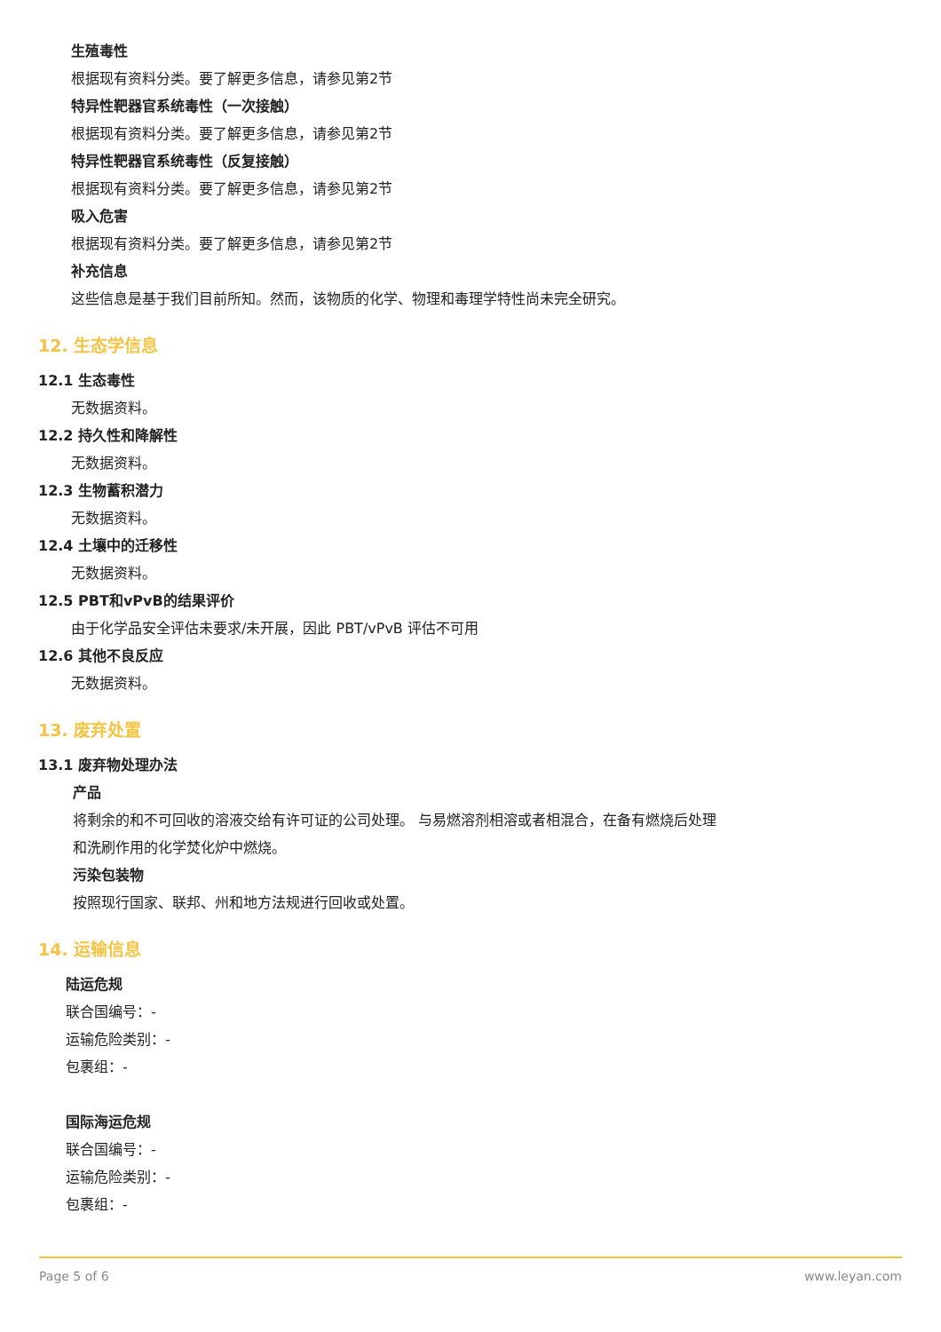生殖毒性
根据现有资料分类。要了解更多信息，请参见第2节
特异性靶器官系统毒性（一次接触）
根据现有资料分类。要了解更多信息，请参见第2节
特异性靶器官系统毒性（反复接触）
根据现有资料分类。要了解更多信息，请参见第2节
吸入危害
根据现有资料分类。要了解更多信息，请参见第2节
补充信息
这些信息是基于我们目前所知。然而，该物质的化学、物理和毒理学特性尚未完全研究。
12. 生态学信息
12.1 生态毒性
无数据资料。
12.2 持久性和降解性
无数据资料。
12.3 生物蓄积潜力
无数据资料。
12.4 土壤中的迁移性
无数据资料。
12.5 PBT和vPvB的结果评价
由于化学品安全评估未要求/未开展，因此 PBT/vPvB 评估不可用
12.6 其他不良反应
无数据资料。
13. 废弃处置
13.1 废弃物处理办法
产品
将剩余的和不可回收的溶液交给有许可证的公司处理。 与易燃溶剂相溶或者相混合，在备有燃烧后处理
和洗刷作用的化学焚化炉中燃烧。
污染包装物
按照现行国家、联邦、州和地方法规进行回收或处置。
14. 运输信息
陆运危规
联合国编号：-
运输危险类别：-
包裹组：-
国际海运危规
联合国编号：-
运输危险类别：-
包裹组：-
Page 5 of 6 www.leyan.com